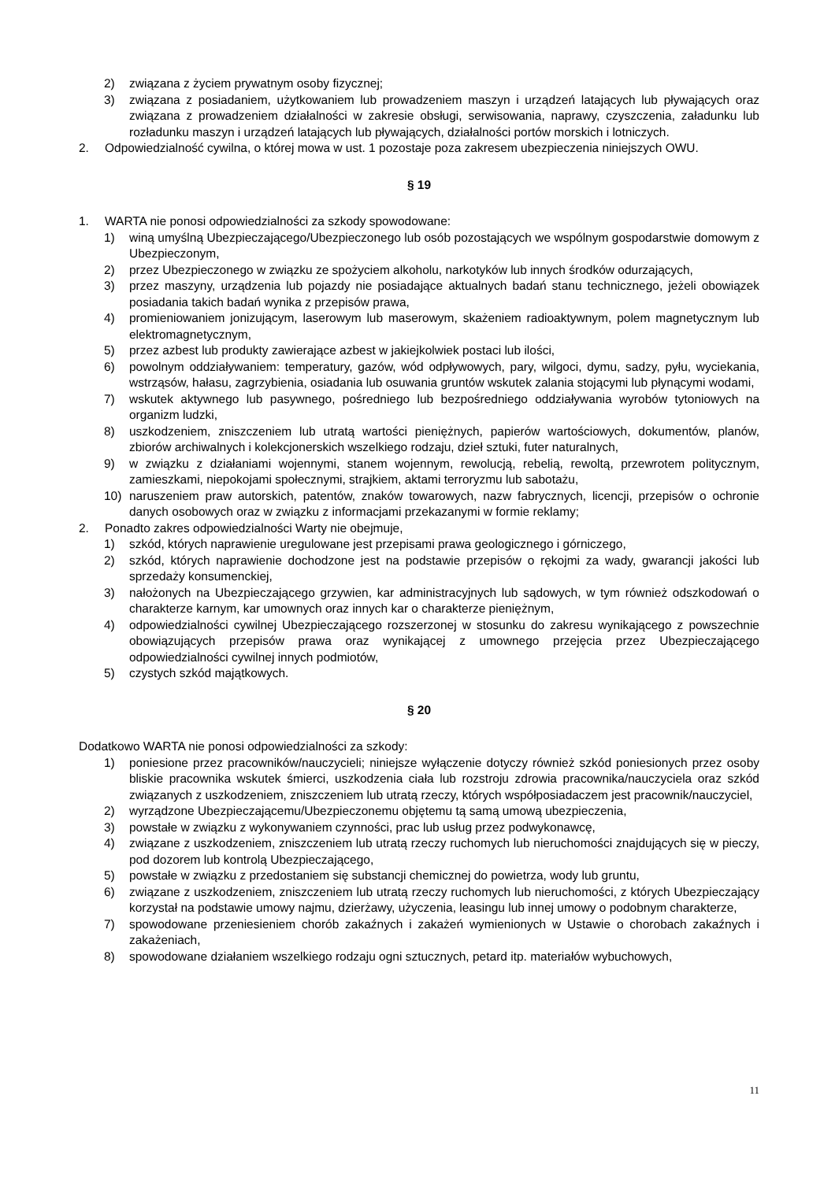2) związana z życiem prywatnym osoby fizycznej;
3) związana z posiadaniem, użytkowaniem lub prowadzeniem maszyn i urządzeń latających lub pływających oraz związana z prowadzeniem działalności w zakresie obsługi, serwisowania, naprawy, czyszczenia, załadunku lub rozładunku maszyn i urządzeń latających lub pływających, działalności portów morskich i lotniczych.
2. Odpowiedzialność cywilna, o której mowa w ust. 1 pozostaje poza zakresem ubezpieczenia niniejszych OWU.
§ 19
1. WARTA nie ponosi odpowiedzialności za szkody spowodowane:
1) winą umyślną Ubezpieczającego/Ubezpieczonego lub osób pozostających we wspólnym gospodarstwie domowym z Ubezpieczonym,
2) przez Ubezpieczonego w związku ze spożyciem alkoholu, narkotyków lub innych środków odurzających,
3) przez maszyny, urządzenia lub pojazdy nie posiadające aktualnych badań stanu technicznego, jeżeli obowiązek posiadania takich badań wynika z przepisów prawa,
4) promieniowaniem jonizującym, laserowym lub maserowym, skażeniem radioaktywnym, polem magnetycznym lub elektromagnetycznym,
5) przez azbest lub produkty zawierające azbest w jakiejkolwiek postaci lub ilości,
6) powolnym oddziaływaniem: temperatury, gazów, wód odpływowych, pary, wilgoci, dymu, sadzy, pyłu, wyciekania, wstrząsów, hałasu, zagrzybienia, osiadania lub osuwania gruntów wskutek zalania stojącymi lub płynącymi wodami,
7) wskutek aktywnego lub pasywnego, pośredniego lub bezpośredniego oddziaływania wyrobów tytoniowych na organizm ludzki,
8) uszkodzeniem, zniszczeniem lub utratą wartości pieniężnych, papierów wartościowych, dokumentów, planów, zbiorów archiwalnych i kolekcjonerskich wszelkiego rodzaju, dzieł sztuki, futer naturalnych,
9) w związku z działaniami wojennymi, stanem wojennym, rewolucją, rebelią, rewoltą, przewrotem politycznym, zamieszkami, niepokojami społecznymi, strajkiem, aktami terroryzmu lub sabotażu,
10) naruszeniem praw autorskich, patentów, znaków towarowych, nazw fabrycznych, licencji, przepisów o ochronie danych osobowych oraz w związku z informacjami przekazanymi w formie reklamy;
2. Ponadto zakres odpowiedzialności Warty nie obejmuje,
1) szkód, których naprawienie uregulowane jest przepisami prawa geologicznego i górniczego,
2) szkód, których naprawienie dochodzone jest na podstawie przepisów o rękojmi za wady, gwarancji jakości lub sprzedaży konsumenckiej,
3) nałożonych na Ubezpieczającego grzywien, kar administracyjnych lub sądowych, w tym również odszkodowań o charakterze karnym, kar umownych oraz innych kar o charakterze pieniężnym,
4) odpowiedzialności cywilnej Ubezpieczającego rozszerzonej w stosunku do zakresu wynikającego z powszechnie obowiązujących przepisów prawa oraz wynikającej z umownego przejęcia przez Ubezpieczającego odpowiedzialności cywilnej innych podmiotów,
5) czystych szkód majątkowych.
§ 20
Dodatkowo WARTA nie ponosi odpowiedzialności za szkody:
1) poniesione przez pracowników/nauczycieli; niniejsze wyłączenie dotyczy również szkód poniesionych przez osoby bliskie pracownika wskutek śmierci, uszkodzenia ciała lub rozstroju zdrowia pracownika/nauczyciela oraz szkód związanych z uszkodzeniem, zniszczeniem lub utratą rzeczy, których współposiadaczem jest pracownik/nauczyciel,
2) wyrządzone Ubezpieczającemu/Ubezpieczonemu objętemu tą samą umową ubezpieczenia,
3) powstałe w związku z wykonywaniem czynności, prac lub usług przez podwykonawcę,
4) związane z uszkodzeniem, zniszczeniem lub utratą rzeczy ruchomych lub nieruchomości znajdujących się w pieczy, pod dozorem lub kontrolą Ubezpieczającego,
5) powstałe w związku z przedostaniem się substancji chemicznej do powietrza, wody lub gruntu,
6) związane z uszkodzeniem, zniszczeniem lub utratą rzeczy ruchomych lub nieruchomości, z których Ubezpieczający korzystał na podstawie umowy najmu, dzierżawy, użyczenia, leasingu lub innej umowy o podobnym charakterze,
7) spowodowane przeniesieniem chorób zakaźnych i zakażeń wymienionych w Ustawie o chorobach zakaźnych i zakażeniach,
8) spowodowane działaniem wszelkiego rodzaju ogni sztucznych, petard itp. materiałów wybuchowych,
11